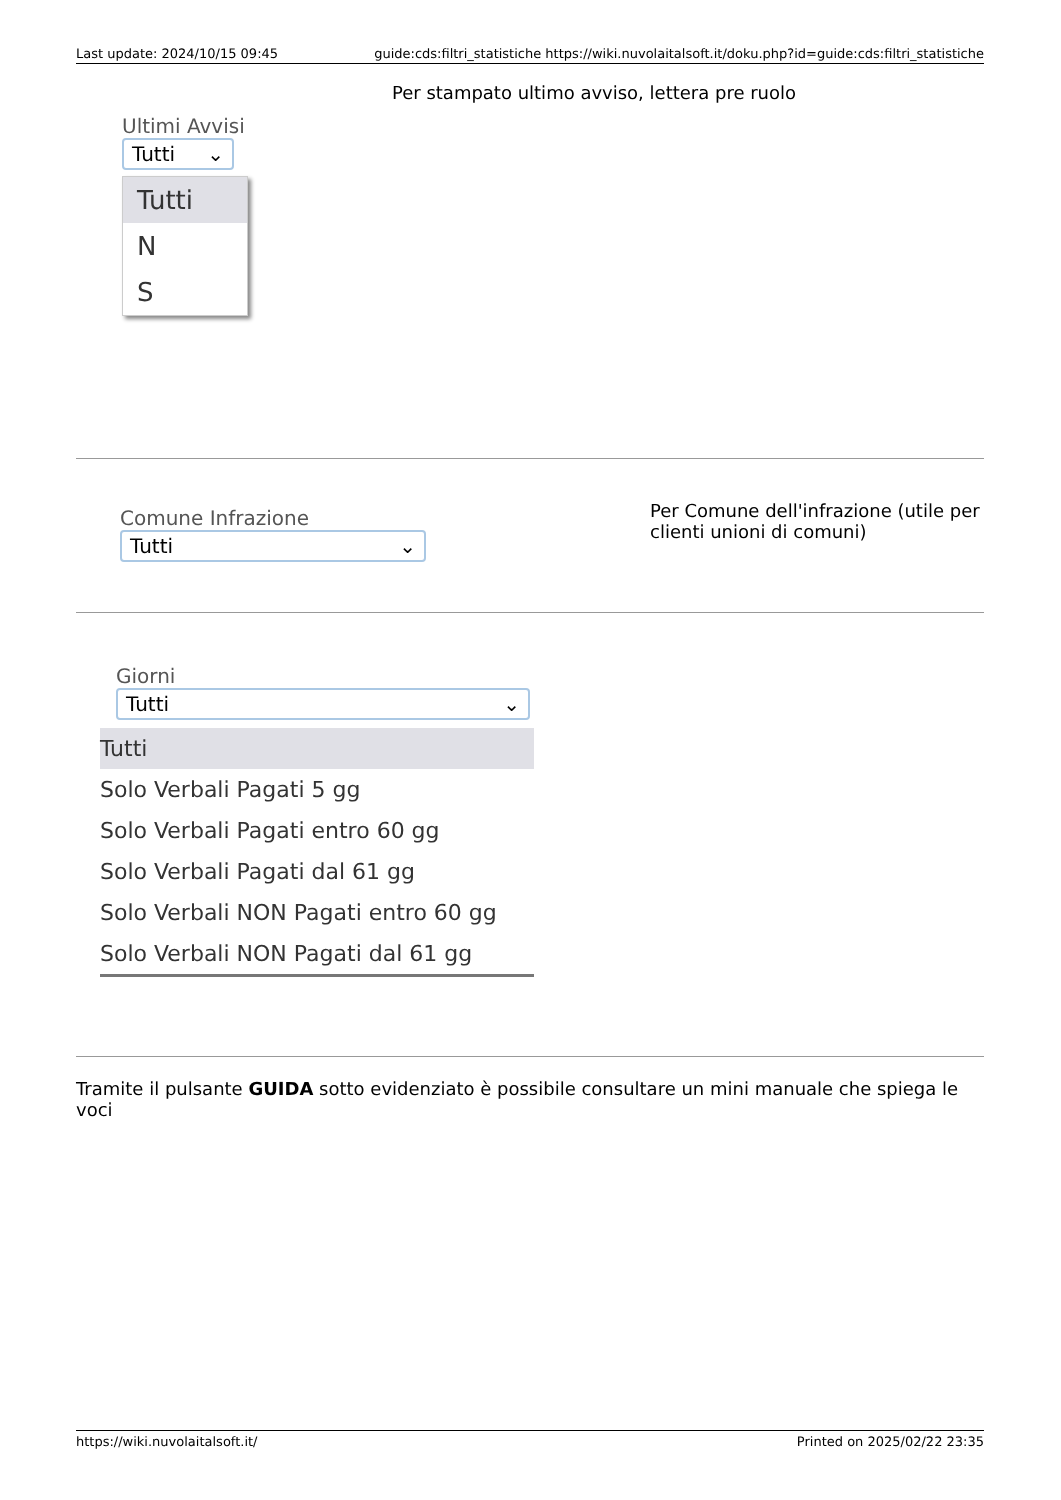Last update: 2024/10/15 09:45 guide:cds:filtri_statistiche https://wiki.nuvolaitalsoft.it/doku.php?id=guide:cds:filtri_statistiche
| Ultimi Avvisi Tutti ⌄ Tutti N S | Per stampato ultimo avviso, lettera pre ruolo |
| Comune Infrazione Tutti ⌄ | Per Comune dell'infrazione (utile per clienti unioni di comuni) |
| Giorni Tutti ⌄ Tutti Solo Verbali Pagati 5 gg Solo Verbali Pagati entro 60 gg Solo Verbali Pagati dal 61 gg Solo Verbali NON Pagati entro 60 gg Solo Verbali NON Pagati dal 61 gg |
Tramite il pulsante GUIDA sotto evidenziato è possibile consultare un mini manuale che spiega le voci
https://wiki.nuvolaitalsoft.it/ Printed on 2025/02/22 23:35